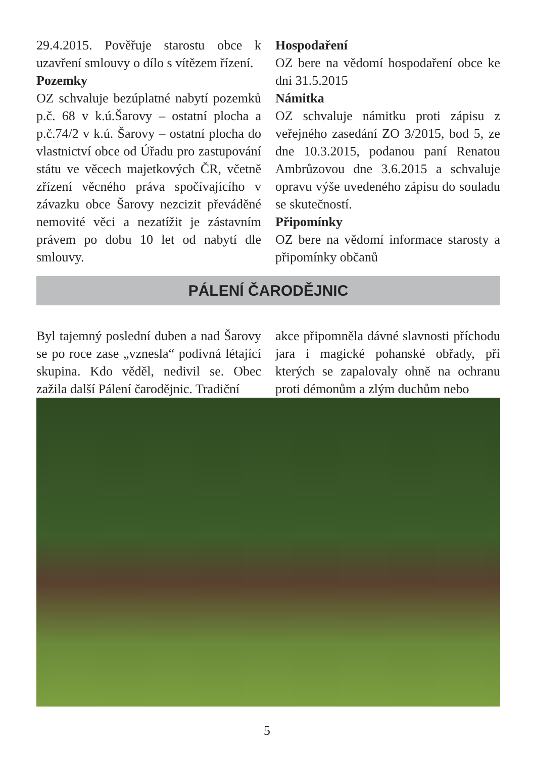29.4.2015. Pověřuje starostu obce k uzavření smlouvy o dílo s vítězem řízení.
Pozemky
OZ schvaluje bezúplatné nabytí pozemků p.č. 68 v k.ú.Šarovy – ostatní plocha a p.č.74/2 v k.ú. Šarovy – ostatní plocha do vlastnictví obce od Úřadu pro zastupování státu ve věcech majetkových ČR, včetně zřízení věcného práva spočívajícího v závazku obce Šarovy nezcizit převáděné nemovité věci a nezatížit je zástavním právem po dobu 10 let od nabytí dle smlouvy.
Hospodaření
OZ bere na vědomí hospodaření obce ke dni 31.5.2015
Námitka
OZ schvaluje námitku proti zápisu z veřejného zasedání ZO 3/2015, bod 5, ze dne 10.3.2015, podanou paní Renatou Ambrůzovou dne 3.6.2015 a schvaluje opravu výše uvedeného zápisu do souladu se skutečností.
Připomínky
OZ bere na vědomí informace starosty a připomínky občanů
PÁLENÍ ČARODĚJNIC
Byl tajemný poslední duben a nad Šarovy se po roce zase „vznesla“ podivná létající skupina. Kdo věděl, nedivil se. Obec zažila další Pálení čarodějnic. Tradiční
akce připomněla dávné slavnosti příchodu jara i magické pohanské obřady, při kterých se zapalovaly ohně na ochranu proti démonům a zlým duchům nebo
5